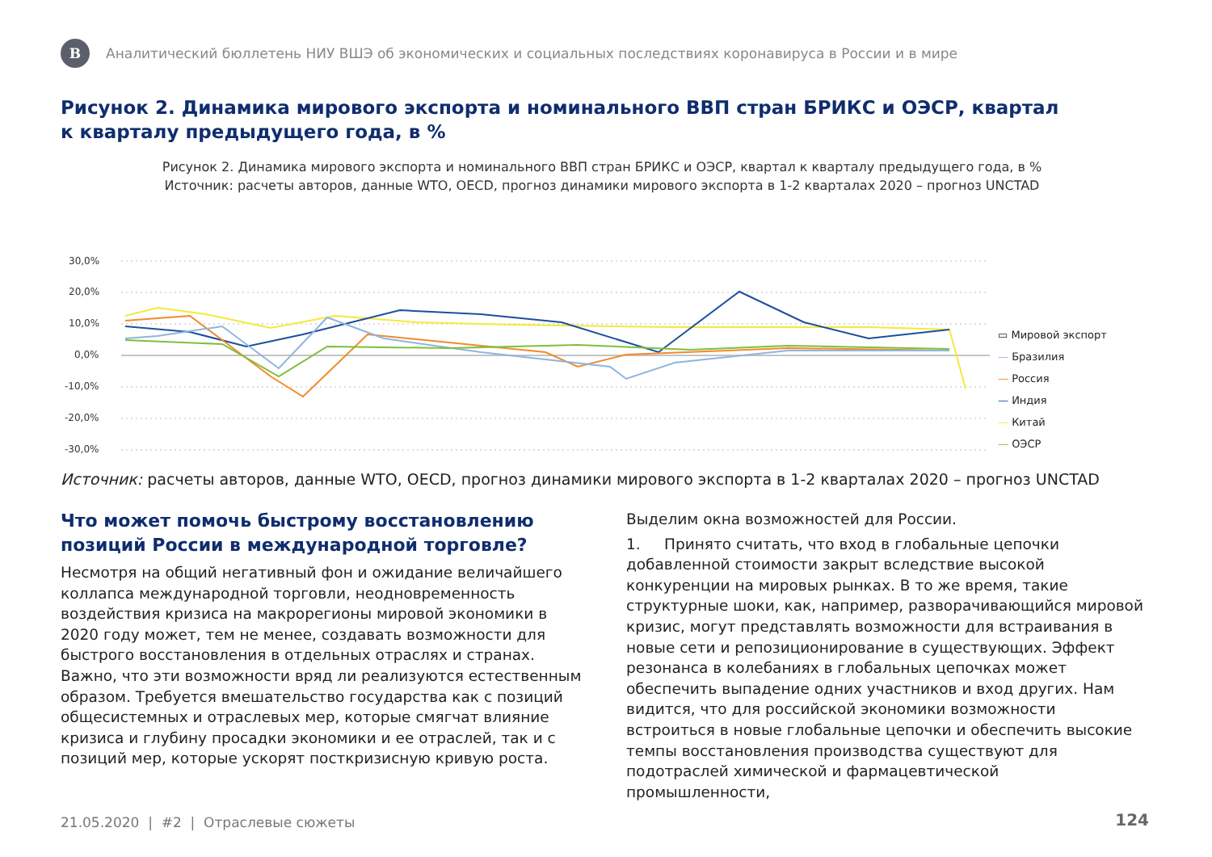В
Аналитический бюллетень НИУ ВШЭ об экономических и социальных последствиях коронавируса в России и в мире
Рисунок 2. Динамика мирового экспорта и номинального ВВП стран БРИКС и ОЭСР, квартал к кварталу предыдущего года, в %
Рисунок 2. Динамика мирового экспорта и номинального ВВП стран БРИКС и ОЭСР, квартал к кварталу предыдущего года, в %
Источник: расчеты авторов, данные WTO, OECD, прогноз динамики мирового экспорта в 1-2 кварталах 2020 – прогноз UNCTAD
30,0%
20,0%
10,0%
0,0%
-10,0%
-20,0%
-30,0%
▭ Мировой экспорт
— Бразилия
— Россия
— Индия
— Китай
— ОЭСР
Источник: расчеты авторов, данные WTO, OECD, прогноз динамики мирового экспорта в 1-2 кварталах 2020 – прогноз UNCTAD
Что может помочь быстрому восстановлению позиций России в международной торговле?
Несмотря на общий негативный фон и ожидание величайшего коллапса международной торговли, неодновременность воздействия кризиса на макрорегионы мировой экономики в 2020 году может, тем не менее, создавать возможности для быстрого восстановления в отдельных отраслях и странах. Важно, что эти возможности вряд ли реализуются естественным образом. Требуется вмешательство государства как с позиций общесистемных и отраслевых мер, которые смягчат влияние кризиса и глубину просадки экономики и ее отраслей, так и с позиций мер, которые ускорят посткризисную кривую роста.
Выделим окна возможностей для России.
1. Принято считать, что вход в глобальные цепочки добавленной стоимости закрыт вследствие высокой конкуренции на мировых рынках. В то же время, такие структурные шоки, как, например, разворачивающийся мировой кризис, могут представлять возможности для встраивания в новые сети и репозиционирование в существующих. Эффект резонанса в колебаниях в глобальных цепочках может обеспечить выпадение одних участников и вход других. Нам видится, что для российской экономики возможности встроиться в новые глобальные цепочки и обеспечить высокие темпы восстановления производства существуют для подотраслей химической и фармацевтической промышленности,
21.05.2020 | #2 | Отраслевые сюжеты
124